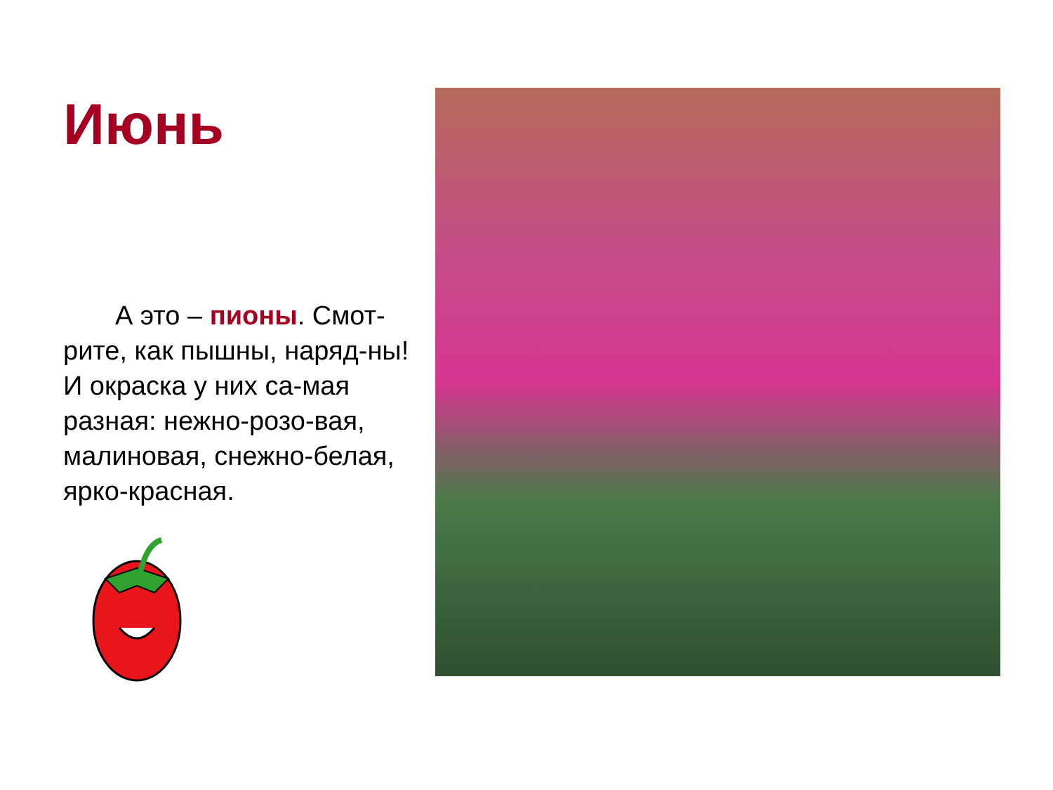Июнь
А это – пионы. Смот-рите, как пышны, наряд-ны! И окраска у них са-мая разная: нежно-розо-вая, малиновая, снежно-белая, ярко-красная.